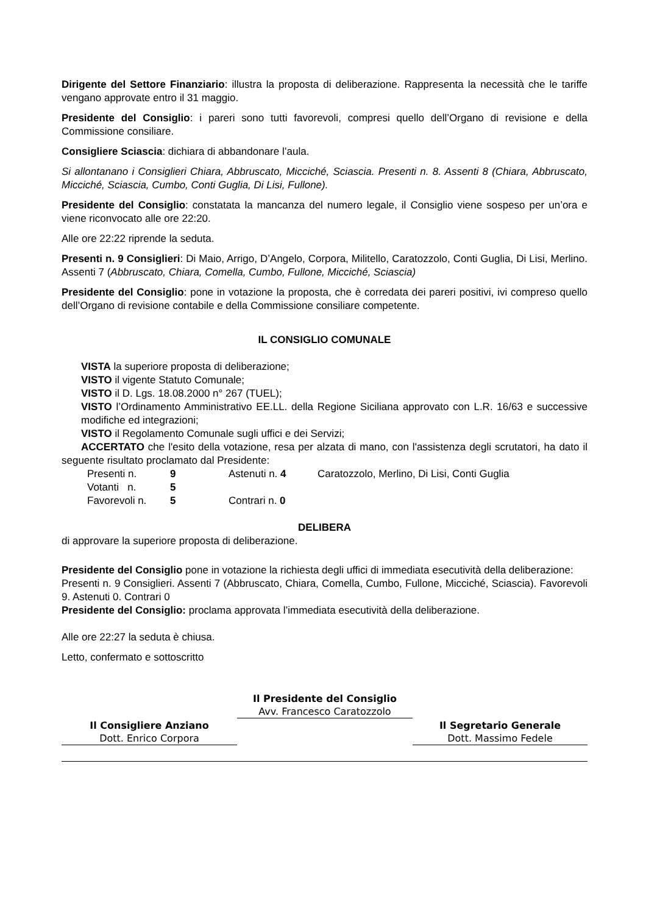Dirigente del Settore Finanziario: illustra la proposta di deliberazione. Rappresenta la necessità che le tariffe vengano approvate entro il 31 maggio.
Presidente del Consiglio: i pareri sono tutti favorevoli, compresi quello dell’Organo di revisione e della Commissione consiliare.
Consigliere Sciascia: dichiara di abbandonare l’aula.
Si allontanano i Consiglieri Chiara, Abbruscato, Micciché, Sciascia. Presenti n. 8. Assenti 8 (Chiara, Abbruscato, Micciché, Sciascia, Cumbo, Conti Guglia, Di Lisi, Fullone).
Presidente del Consiglio: constatata la mancanza del numero legale, il Consiglio viene sospeso per un’ora e viene riconvocato alle ore 22:20.
Alle ore 22:22 riprende la seduta.
Presenti n. 9 Consiglieri: Di Maio, Arrigo, D’Angelo, Corpora, Militello, Caratozzolo, Conti Guglia, Di Lisi, Merlino. Assenti 7 (Abbruscato, Chiara, Comella, Cumbo, Fullone, Micciché, Sciascia)
Presidente del Consiglio: pone in votazione la proposta, che è corredata dei pareri positivi, ivi compreso quello dell’Organo di revisione contabile e della Commissione consiliare competente.
IL CONSIGLIO COMUNALE
VISTA la superiore proposta di deliberazione;
VISTO il vigente Statuto Comunale;
VISTO il D. Lgs. 18.08.2000 n° 267 (TUEL);
VISTO l’Ordinamento Amministrativo EE.LL. della Regione Siciliana approvato con L.R. 16/63 e successive modifiche ed integrazioni;
VISTO il Regolamento Comunale sugli uffici e dei Servizi;
ACCERTATO che l'esito della votazione, resa per alzata di mano, con l'assistenza degli scrutatori, ha dato il seguente risultato proclamato dal Presidente:
| Presenti n. | 9 | Astenuti n. 4 | Caratozzolo, Merlino, Di Lisi, Conti Guglia |
| Votanti n. | 5 | | |
| Favorevoli n. | 5 | Contrari n. 0 | |
DELIBERA
di approvare la superiore proposta di deliberazione.
Presidente del Consiglio pone in votazione la richiesta degli uffici di immediata esecutività della deliberazione:
Presenti n. 9 Consiglieri. Assenti 7 (Abbruscato, Chiara, Comella, Cumbo, Fullone, Micciché, Sciascia). Favorevoli 9. Astenuti 0. Contrari 0
Presidente del Consiglio: proclama approvata l’immediata esecutività della deliberazione.
Alle ore 22:27 la seduta è chiusa.
Letto, confermato e sottoscritto
Il Consigliere Anziano
Dott. Enrico Corpora
Il Presidente del Consiglio
Avv. Francesco Caratozzolo
Il Segretario Generale
Dott. Massimo Fedele